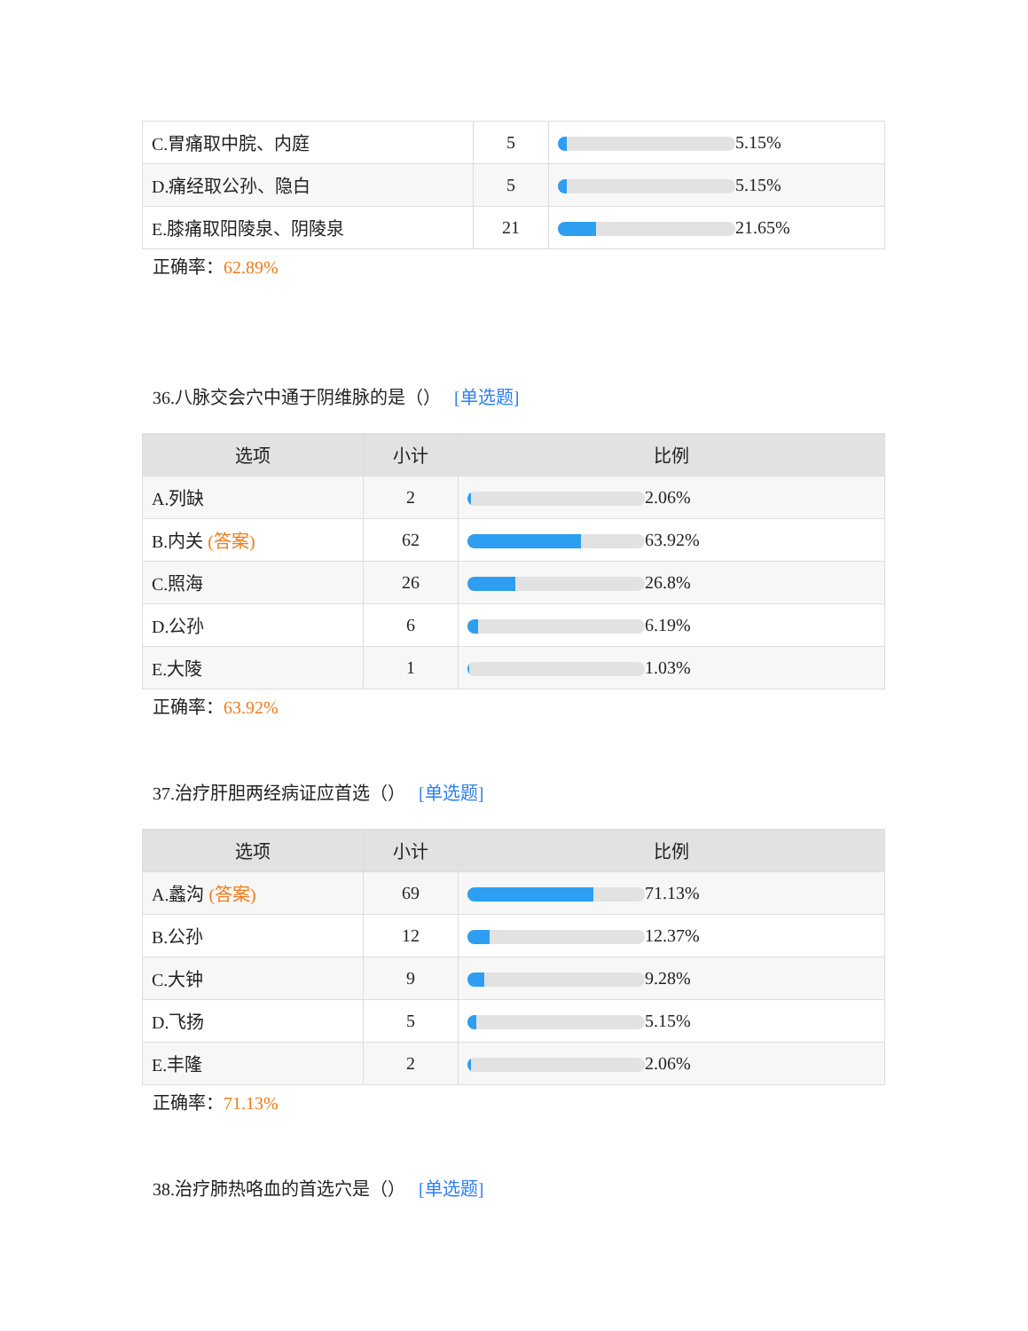| C.胃痛取中脘、内庭 | 5 | 5.15% |
| D.痛经取公孙、隐白 | 5 | 5.15% |
| E.膝痛取阳陵泉、阴陵泉 | 21 | 21.65% |
正确率：62.89%
36.八脉交会穴中通于阴维脉的是（） [单选题]
| 选项 | 小计 | 比例 |
| --- | --- | --- |
| A.列缺 | 2 | 2.06% |
| B.内关 (答案) | 62 | 63.92% |
| C.照海 | 26 | 26.8% |
| D.公孙 | 6 | 6.19% |
| E.大陵 | 1 | 1.03% |
正确率：63.92%
37.治疗肝胆两经病证应首选（） [单选题]
| 选项 | 小计 | 比例 |
| --- | --- | --- |
| A.蠡沟 (答案) | 69 | 71.13% |
| B.公孙 | 12 | 12.37% |
| C.大钟 | 9 | 9.28% |
| D.飞扬 | 5 | 5.15% |
| E.丰隆 | 2 | 2.06% |
正确率：71.13%
38.治疗肺热咯血的首选穴是（） [单选题]